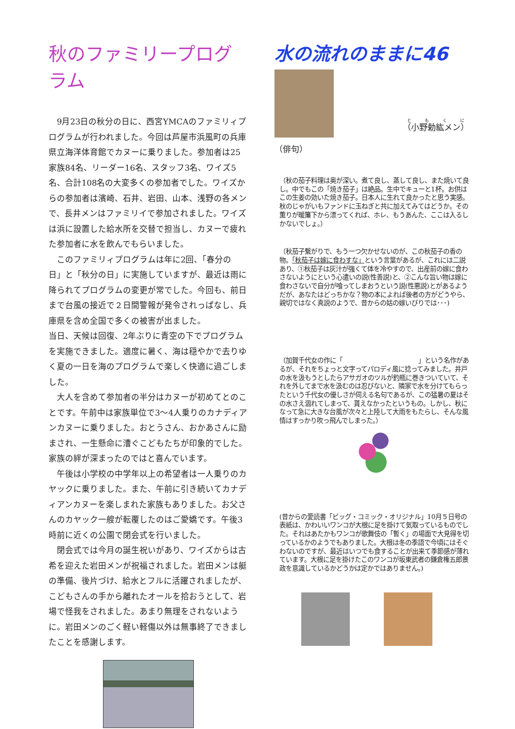秋のファミリープログラム
　9月23日の秋分の日に、西宮YMCAのファミリィプログラムが行われました。今回は芦屋市浜風町の兵庫県立海洋体育館でカヌーに乗りました。参加者は25家族84名、リーダー16名、スタッフ3名、ワイズ5名、合計108名の大変多くの参加者でした。ワイズからの参加者は濱崎、石井、岩田、山本、浅野の各メンで、長井メンはファミリイで参加されました。ワイズは浜に設置した給水所を交替で担当し、カヌーで疲れた参加者に水を飲んでもらいました。
　このファミリィプログラムは年に2回、「春分の日」と「秋分の日」に実施していますが、最近は雨に降られてプログラムの変更が常でした。今回も、前日まで台風の接近で２日間警報が発令されっぱなし、兵庫県を含め全国で多くの被害が出ました。
当日、天候は回復、2年ぶりに青空の下でプログラムを実施できました。適度に暑く、海は穏やかで去りゆく夏の一日を海のプログラムで楽しく快適に過ごしました。
　大人を含めて参加者の半分はカヌーが初めてとのことです。午前中は家族単位で3～4人乗りのカナディアンカヌーに乗りました。おとうさん、おかあさんに励まされ、一生懸命に漕ぐこどもたちが印象的でした。家族の絆が深まったのではと喜んでいます。
　午後は小学校の中学年以上の希望者は一人乗りのカヤックに乗りました。また、午前に引き続いてカナディアンカヌーを楽しまれた家族もありました。お父さんのカヤック一艘が転覆したのはご愛嬌です。午後3時前に近くの公園で閉会式を行いました。
　閉会式では今月の誕生祝いがあり、ワイズからは古希を迎えた岩田メンが祝福されました。岩田メンは艇の準備、後片づけ、給水とフルに活躍されましたが、こどもさんの手から離れたオールを拾おうとして、岩場で怪我をされました。あまり無理をされないように。岩田メンのごく軽い軽傷以外は無事終了できましたことを感謝します。
水の流れのままに46
（小野勅紘メン）
（俳句）
（秋の茄子料理は奥が深い。煮て良し、蒸して良し、また焼いて良し。中でもこの「焼き茄子」は絶品。生中でキューと1杯。お供はこの生姜の効いた焼き茄子。日本人に生れて良かったと思う実感。秋のじゃがいもファンドに玉ねぎと共に加えてみてはどうか。その薫りが暖簾下から漂ってくれば、ホレ、もうあんた、ここは入るしかないでしょ。）
（秋茄子繋がりで、もう一つ欠かせないのが、この秋茄子の香の物。「秋茄子は嫁に食わすな」という言葉があるが、これには二説あり、①秋茄子は灰汁が強くて体を冷やすので、出産前の嫁に食わさないようにという心遣いの説(性善説)と、②こんな旨い物は嫁に食わさないで自分が喰ってしまおうという説(性悪説)とがあるようだが、あなたはどっちかな？物の本によれば後者の方がどうやら、親切ではなく真説のようで、昔からの姑の嫁いびりでは･･･)
（加賀千代女の作に「　　　　　　　　　　　　」という名作があるが、それをちょっと文字ってパロディ風に捻ってみました。井戸の水を汲もうとしたらアサガオのツルが釣瓶に巻きついていて、それを外してまで水を汲むのは忍びないと、隣家で水を分けてもらったという千代女の優しさが伺える名句であるが、この猛暑の夏はその水さえ涸れてしまって、貰えなかったというもの。しかし、秋になって急に大きな台風が次々と上陸して大雨をもたらし、そんな風情はすっかり吹っ飛んでしまった。）
(昔からの愛読書「ビッグ・コミック・オリジナル」10月５日号の表紙は、かわいいワンコが大根に足を掛けて気取っているものでした。それはあたかもワンコが歌舞伎の「暫く」の場面で大見得を切っているかのようでもありました。大根は冬の季語で今頃にはそぐわないのですが、最近はいつでも食することが出来て季節感が薄れています。大根に足を掛けたこのワンコが坂東武者の鎌倉権五郎景政を意識しているかどうかは定かではありません。)